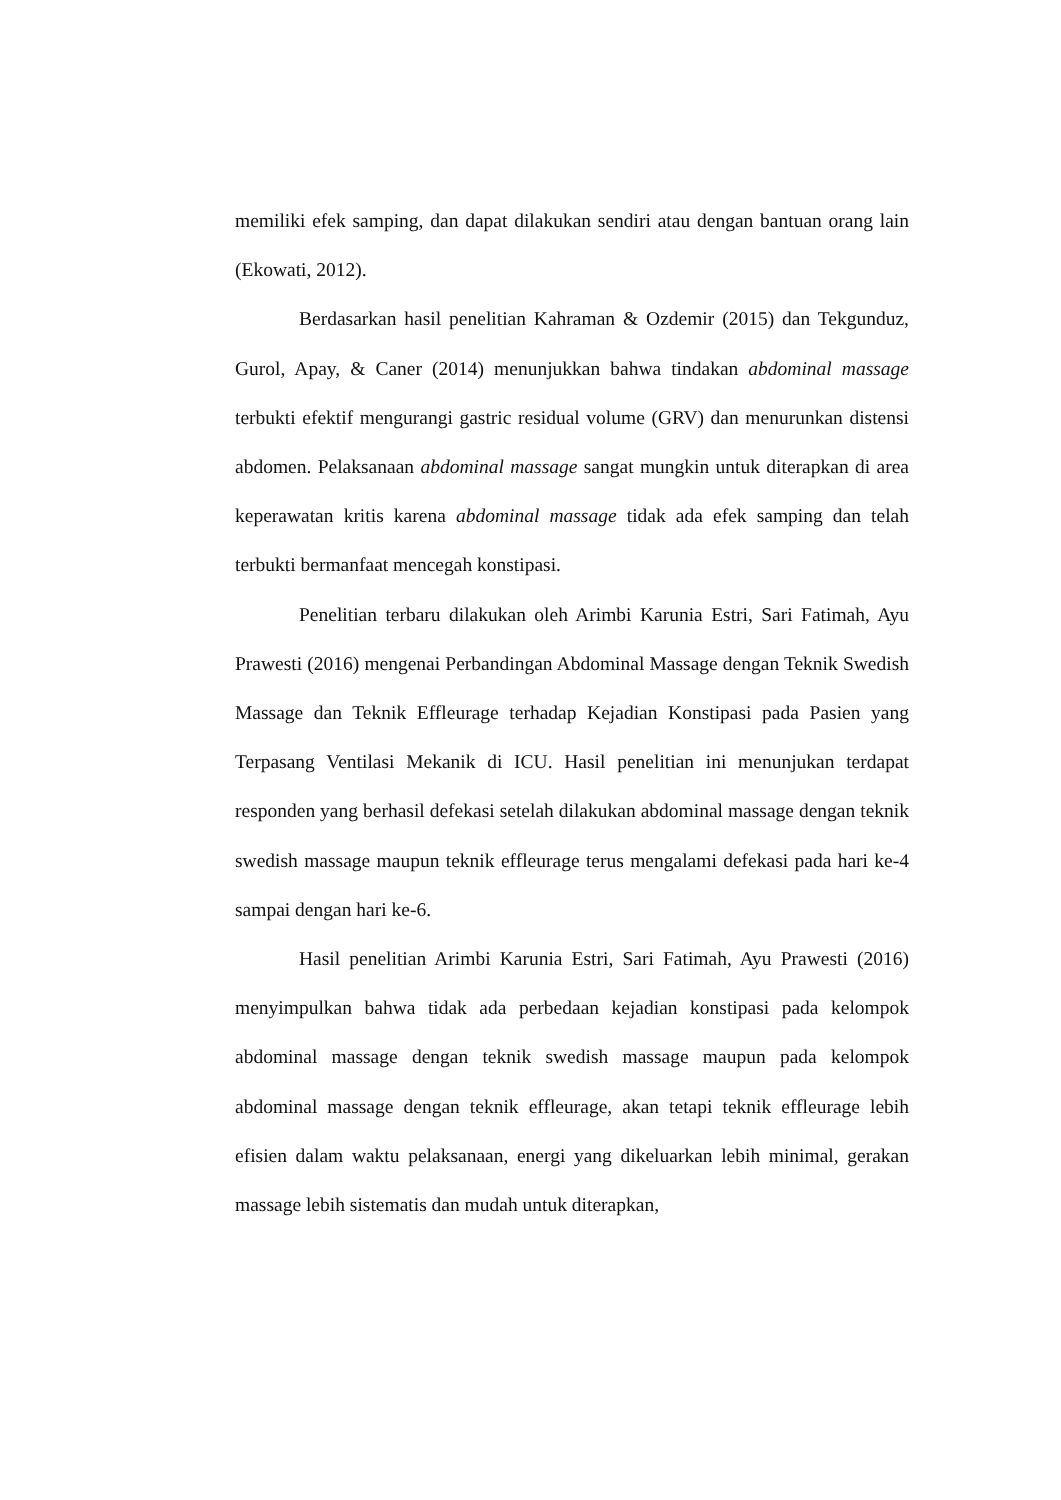memiliki efek samping, dan dapat dilakukan sendiri atau dengan bantuan orang lain (Ekowati, 2012).
Berdasarkan hasil penelitian Kahraman & Ozdemir (2015) dan Tekgunduz, Gurol, Apay, & Caner (2014) menunjukkan bahwa tindakan abdominal massage terbukti efektif mengurangi gastric residual volume (GRV) dan menurunkan distensi abdomen. Pelaksanaan abdominal massage sangat mungkin untuk diterapkan di area keperawatan kritis karena abdominal massage tidak ada efek samping dan telah terbukti bermanfaat mencegah konstipasi.
Penelitian terbaru dilakukan oleh Arimbi Karunia Estri, Sari Fatimah, Ayu Prawesti (2016) mengenai Perbandingan Abdominal Massage dengan Teknik Swedish Massage dan Teknik Effleurage terhadap Kejadian Konstipasi pada Pasien yang Terpasang Ventilasi Mekanik di ICU. Hasil penelitian ini menunjukan terdapat responden yang berhasil defekasi setelah dilakukan abdominal massage dengan teknik swedish massage maupun teknik effleurage terus mengalami defekasi pada hari ke-4 sampai dengan hari ke-6.
Hasil penelitian Arimbi Karunia Estri, Sari Fatimah, Ayu Prawesti (2016) menyimpulkan bahwa tidak ada perbedaan kejadian konstipasi pada kelompok abdominal massage dengan teknik swedish massage maupun pada kelompok abdominal massage dengan teknik effleurage, akan tetapi teknik effleurage lebih efisien dalam waktu pelaksanaan, energi yang dikeluarkan lebih minimal, gerakan massage lebih sistematis dan mudah untuk diterapkan,